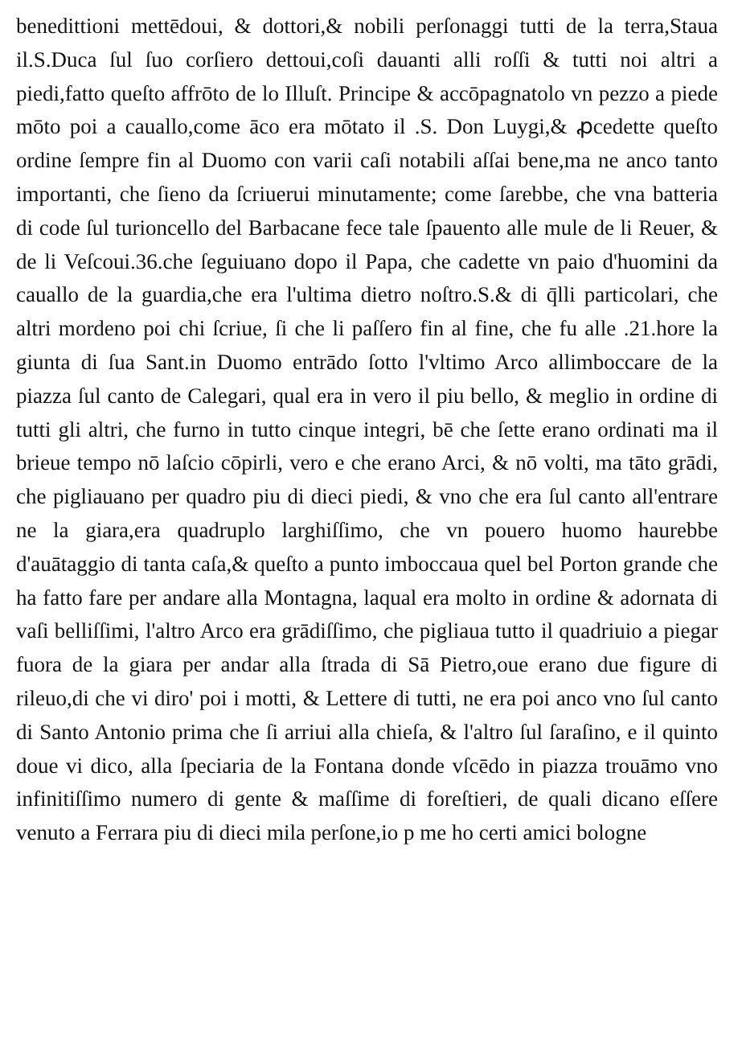benedittioni mettēdoui, & dottori,& nobili perſonaggi tutti de la terra,Staua il.S.Duca ſul ſuo corſiero dettoui,coſi dauanti alli roſſi & tutti noi altri a piedi,fatto queſto affrōto de lo Illuſt. Principe & accōpagnatolo vn pezzo a piede mōto poi a cauallo,come āco era mōtato il .S. Don Luygi,& ꝓcedette queſto ordine ſempre fin al Duomo con varii caſi notabili aſſai bene,ma ne anco tanto importanti, che ſieno da ſcriuerui minutamente; come ſarebbe, che vna batteria di code ſul turioncello del Barbacane fece tale ſpauento alle mule de li Reuer, & de li Veſcoui.36.che ſeguiuano dopo il Papa, che cadette vn paio d'huomini da cauallo de la guardia,che era l'ultima dietro noſtro.S.& di q̄lli particolari, che altri mordeno poi chi ſcriue, ſi che li paſſero fin al fine, che fu alle .21.hore la giunta di ſua Sant.in Duomo entrādo ſotto l'vltimo Arco allimboccare de la piazza ſul canto de Calegari, qual era in vero il piu bello, & meglio in ordine di tutti gli altri, che furno in tutto cinque integri, bē che ſette erano ordinati ma il brieue tempo nō laſcio cōpirli, vero e che erano Arci, & nō volti, ma tāto grādi, che pigliauano per quadro piu di dieci piedi, & vno che era ſul canto all'entrare ne la giara,era quadruplo larghiſſimo, che vn pouero huomo haurebbe d'auātaggio di tanta caſa,& queſto a punto imboccaua quel bel Porton grande che ha fatto fare per andare alla Montagna, laqual era molto in ordine & adornata di vaſi belliſſimi, l'altro Arco era grādiſſimo, che pigliaua tutto il quadriuio a piegar fuora de la giara per andar alla ſtrada di Sā Pietro,oue erano due figure di rileuo,di che vi diro' poi i motti, & Lettere di tutti, ne era poi anco vno ſul canto di Santo Antonio prima che ſi arriui alla chieſa, & l'altro ſul ſaraſino, e il quinto doue vi dico, alla ſpeciaria de la Fontana donde vſcēdo in piazza trouāmo vno infinitiſſimo numero di gente & maſſime di foreſtieri, de quali dicano eſſere venuto a Ferrara piu di dieci mila perſone,io p me ho certi amici bologne